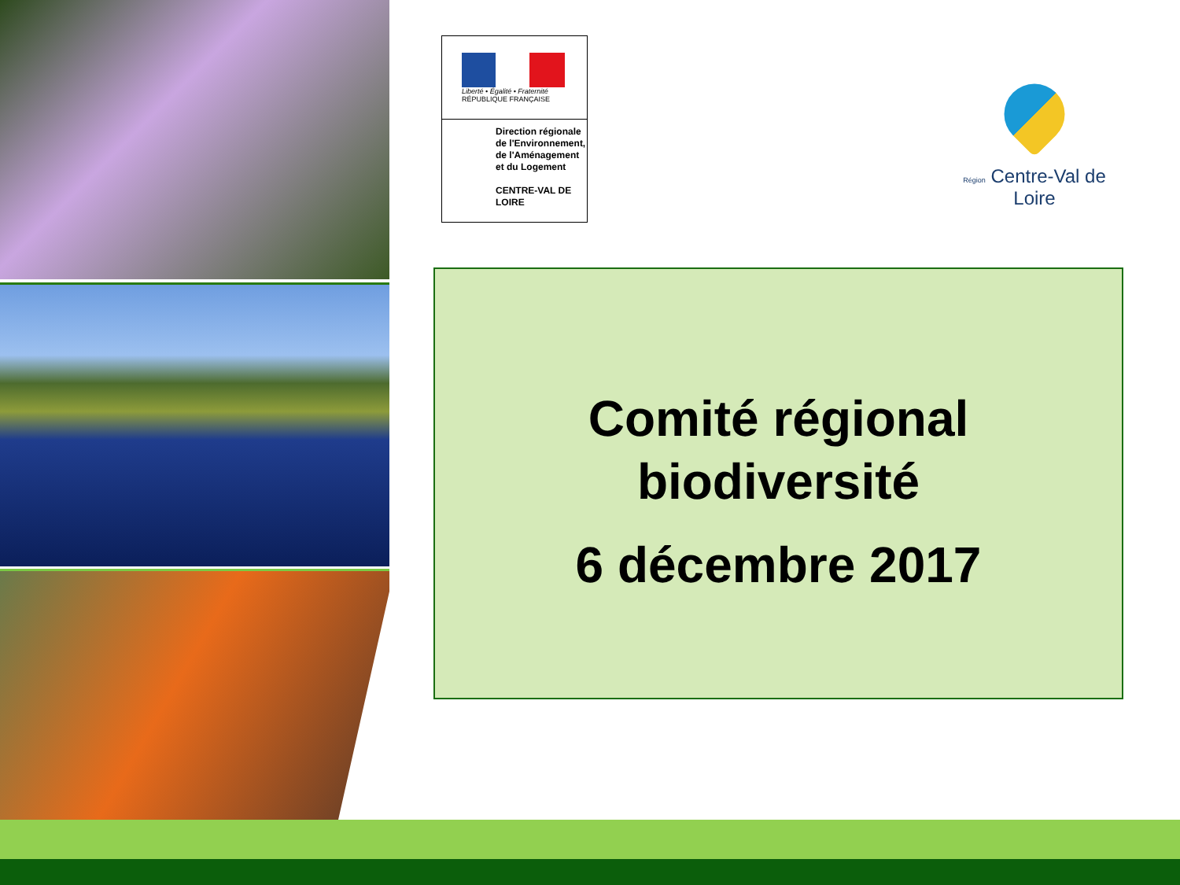Liberté • Égalité • Fraternité
RÉPUBLIQUE FRANÇAISE
Direction régionale de l'Environnement, de l'Aménagement et du Logement
CENTRE-VAL DE LOIRE
Région Centre-Val de Loire
Comité régional
biodiversité
6 décembre 2017